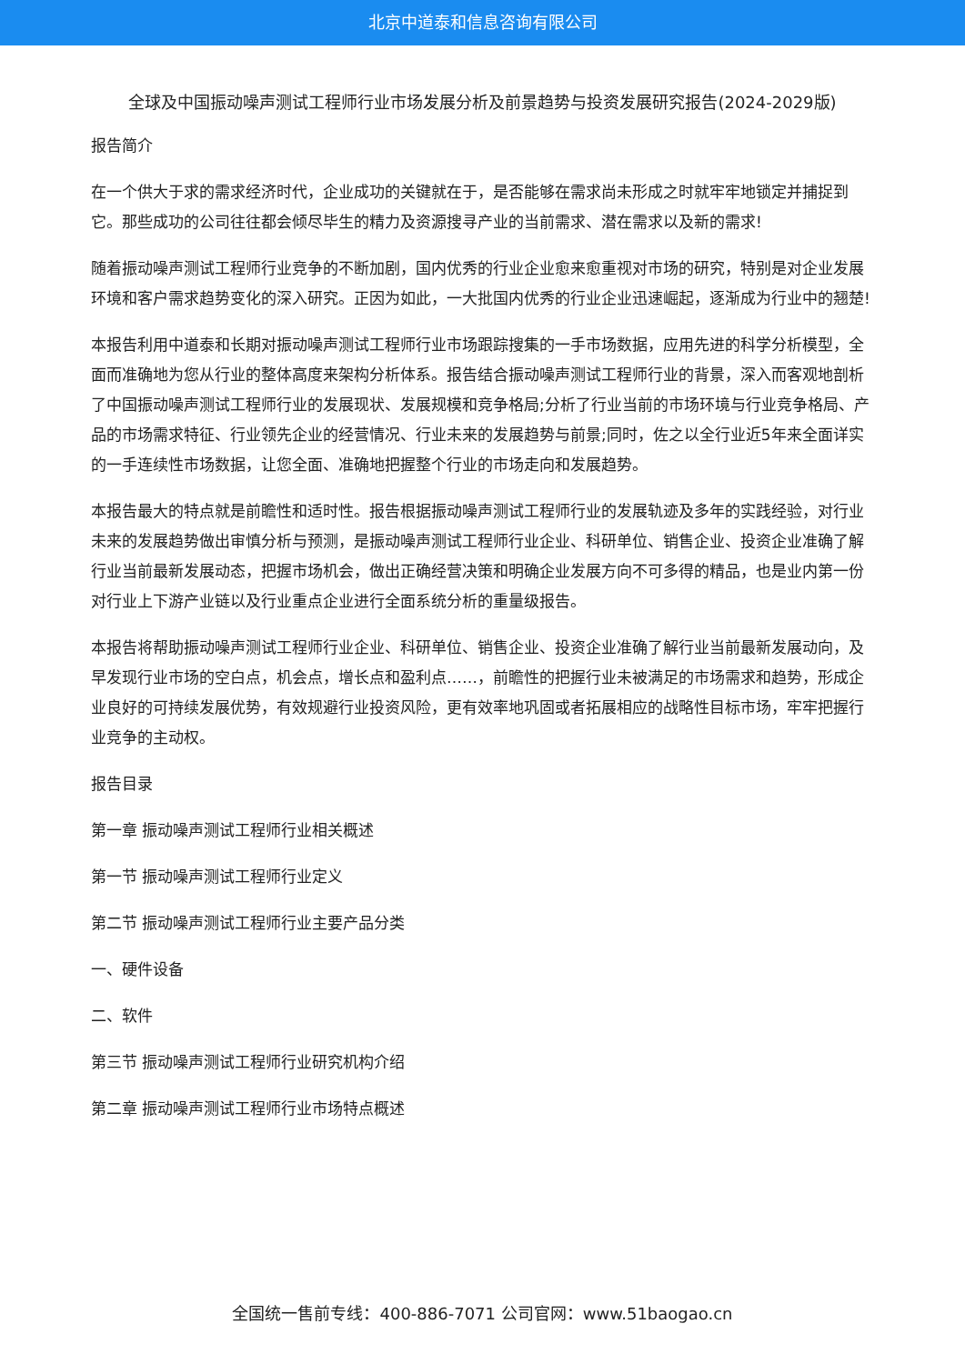北京中道泰和信息咨询有限公司
全球及中国振动噪声测试工程师行业市场发展分析及前景趋势与投资发展研究报告(2024-2029版)
报告简介
在一个供大于求的需求经济时代，企业成功的关键就在于，是否能够在需求尚未形成之时就牢牢地锁定并捕捉到它。那些成功的公司往往都会倾尽毕生的精力及资源搜寻产业的当前需求、潜在需求以及新的需求!
随着振动噪声测试工程师行业竞争的不断加剧，国内优秀的行业企业愈来愈重视对市场的研究，特别是对企业发展环境和客户需求趋势变化的深入研究。正因为如此，一大批国内优秀的行业企业迅速崛起，逐渐成为行业中的翘楚!
本报告利用中道泰和长期对振动噪声测试工程师行业市场跟踪搜集的一手市场数据，应用先进的科学分析模型，全面而准确地为您从行业的整体高度来架构分析体系。报告结合振动噪声测试工程师行业的背景，深入而客观地剖析了中国振动噪声测试工程师行业的发展现状、发展规模和竞争格局;分析了行业当前的市场环境与行业竞争格局、产品的市场需求特征、行业领先企业的经营情况、行业未来的发展趋势与前景;同时，佐之以全行业近5年来全面详实的一手连续性市场数据，让您全面、准确地把握整个行业的市场走向和发展趋势。
本报告最大的特点就是前瞻性和适时性。报告根据振动噪声测试工程师行业的发展轨迹及多年的实践经验，对行业未来的发展趋势做出审慎分析与预测，是振动噪声测试工程师行业企业、科研单位、销售企业、投资企业准确了解行业当前最新发展动态，把握市场机会，做出正确经营决策和明确企业发展方向不可多得的精品，也是业内第一份对行业上下游产业链以及行业重点企业进行全面系统分析的重量级报告。
本报告将帮助振动噪声测试工程师行业企业、科研单位、销售企业、投资企业准确了解行业当前最新发展动向，及早发现行业市场的空白点，机会点，增长点和盈利点……，前瞻性的把握行业未被满足的市场需求和趋势，形成企业良好的可持续发展优势，有效规避行业投资风险，更有效率地巩固或者拓展相应的战略性目标市场，牢牢把握行业竞争的主动权。
报告目录
第一章 振动噪声测试工程师行业相关概述
第一节 振动噪声测试工程师行业定义
第二节 振动噪声测试工程师行业主要产品分类
一、硬件设备
二、软件
第三节 振动噪声测试工程师行业研究机构介绍
第二章 振动噪声测试工程师行业市场特点概述
全国统一售前专线：400-886-7071 公司官网：www.51baogao.cn